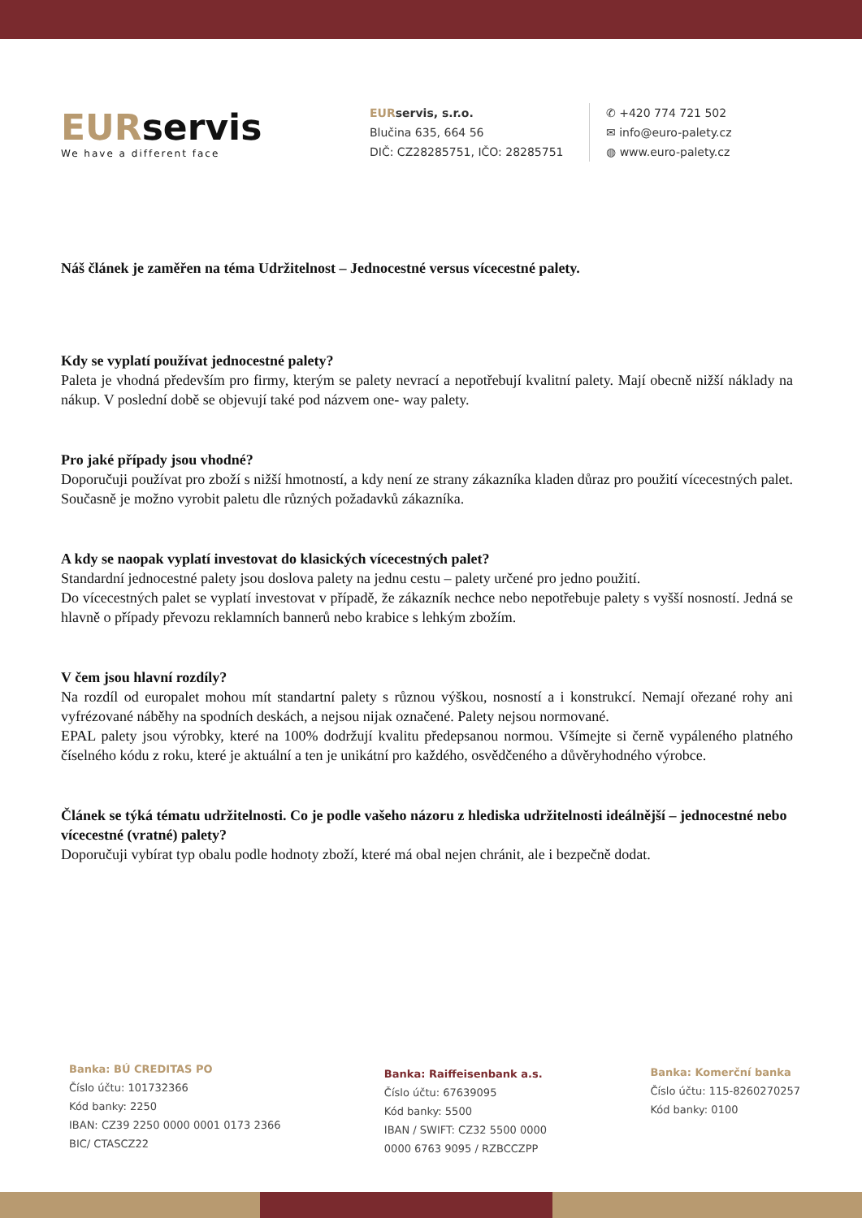EURservis
We have a different face
EURservis, s.r.o.
Blučina 635, 664 56
DIČ: CZ28285751, IČO: 28285751
✆ +420 774 721 502
✉ info@euro-palety.cz
◍ www.euro-palety.cz
Náš článek je zaměřen na téma Udržitelnost – Jednocestné versus vícecestné palety.
Kdy se vyplatí používat jednocestné palety?
Paleta je vhodná především pro firmy, kterým se palety nevrací a nepotřebují kvalitní palety. Mají obecně nižší náklady na nákup. V poslední době se objevují také pod názvem one- way palety.
Pro jaké případy jsou vhodné?
Doporučuji používat pro zboží s nižší hmotností, a kdy není ze strany zákazníka kladen důraz pro použití vícecestných palet. Současně je možno vyrobit paletu dle různých požadavků zákazníka.
A kdy se naopak vyplatí investovat do klasických vícecestných palet?
Standardní jednocestné palety jsou doslova palety na jednu cestu – palety určené pro jedno použití.
Do vícecestných palet se vyplatí investovat v případě, že zákazník nechce nebo nepotřebuje palety s vyšší nosností. Jedná se hlavně o případy převozu reklamních bannerů nebo krabice s lehkým zbožím.
V čem jsou hlavní rozdíly?
Na rozdíl od europalet mohou mít standartní palety s různou výškou, nosností a i konstrukcí. Nemají ořezané rohy ani vyfrézované náběhy na spodních deskách, a nejsou nijak označené. Palety nejsou normované.
EPAL palety jsou výrobky, které na 100% dodržují kvalitu předepsanou normou. Všímejte si černě vypáleného platného číselného kódu z roku, které je aktuální a ten je unikátní pro každého, osvědčeného a důvěryhodného výrobce.
Článek se týká tématu udržitelnosti. Co je podle vašeho názoru z hlediska udržitelnosti ideálnější – jednocestné nebo vícecestné (vratné) palety?
Doporučuji vybírat typ obalu podle hodnoty zboží, které má obal nejen chránit, ale i bezpečně dodat.
Banka: BÚ CREDITAS PO
Číslo účtu: 101732366
Kód banky: 2250
IBAN: CZ39 2250 0000 0001 0173 2366
BIC/ CTASCZ22
Banka: Raiffeisenbank a.s.
Číslo účtu: 67639095
Kód banky: 5500
IBAN / SWIFT: CZ32 5500 0000
0000 6763 9095 / RZBCCZPP
Banka: Komerční banka
Číslo účtu: 115-8260270257
Kód banky: 0100